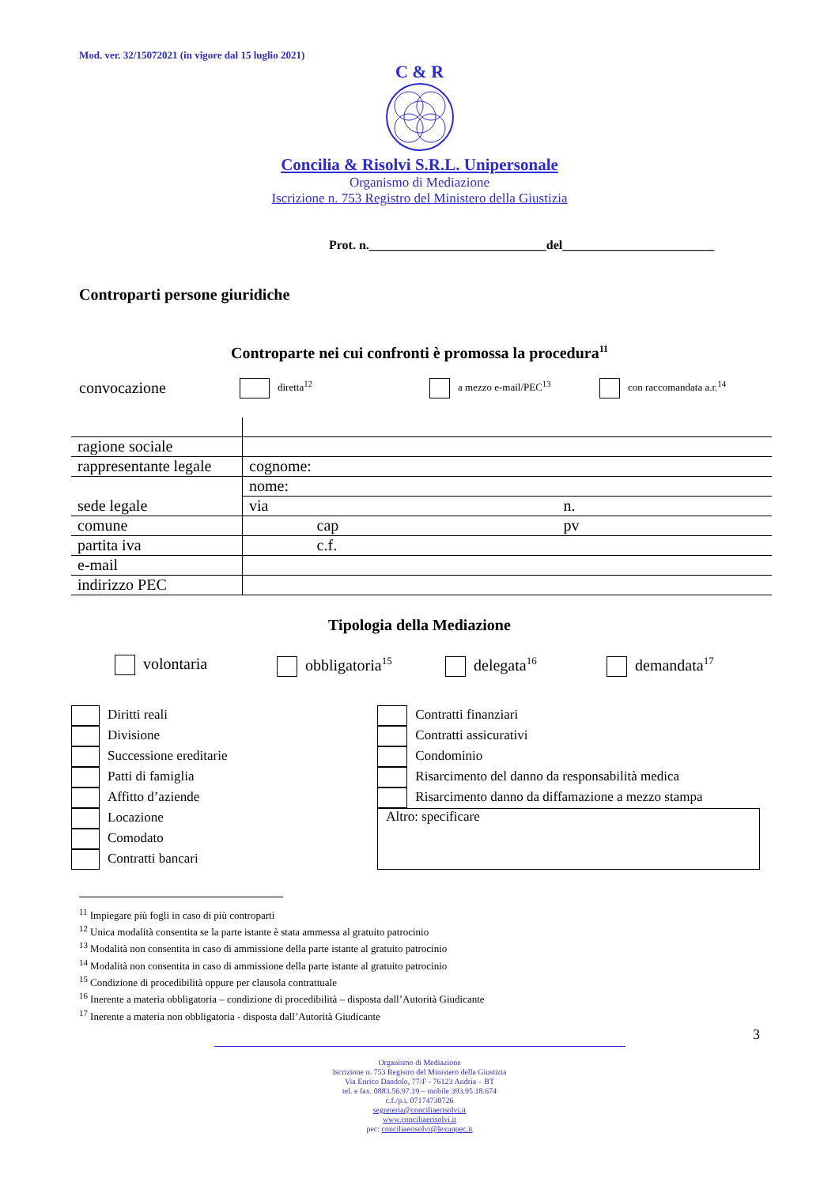Mod. ver. 32/15072021 (in vigore dal 15 luglio 2021)
C & R
Concilia & Risolvi S.R.L. Unipersonale
Organismo di Mediazione
Iscrizione n. 753 Registro del Ministero della Giustizia
Prot. n.____________________________del________________________
Controparti persone giuridiche
Controparte nei cui confronti è promossa la procedura<sup>11</sup>
convocazione
diretta<sup>12</sup> a mezzo e-mail/PEC<sup>13</sup> con raccomandata a.r.<sup>14</sup>
| ragione sociale | | | | | |
| rappresentante legale | cognome: | | | | |
| | nome: | | | | |
| sede legale | via | | | n. | |
| comune | | cap | | pv | |
| partita iva | | c.f. | | | |
| e-mail | | | | | |
| indirizzo PEC | | | | | |
Tipologia della Mediazione
volontaria obbligatoria<sup>15</sup>
delegata<sup>16</sup>
demandata<sup>17</sup>
Diritti reali
Divisione
Successione ereditarie
Patti di famiglia
Affitto d’aziende
Locazione
Comodato
Contratti bancari
Contratti finanziari
Contratti assicurativi
Condominio
Risarcimento del danno da responsabilità medica
Risarcimento danno da diffamazione a mezzo stampa
Altro: specificare
<sup>11</sup> Impiegare più fogli in caso di più controparti
<sup>12</sup> Unica modalità consentita se la parte istante è stata ammessa al gratuito patrocinio
<sup>13</sup> Modalità non consentita in caso di ammissione della parte istante al gratuito patrocinio
<sup>14</sup> Modalità non consentita in caso di ammissione della parte istante al gratuito patrocinio
<sup>15</sup> Condizione di procedibilità oppure per clausola contrattuale
<sup>16</sup> Inerente a materia obbligatoria – condizione di procedibilità – disposta dall’Autorità Giudicante
<sup>17</sup> Inerente a materia non obbligatoria - disposta dall’Autorità Giudicante
3
Organismo di Mediazione
Iscrizione n. 753 Registro del Ministero della Giustizia
Via Enrico Dandolo, 77/F - 76123 Andria – BT
tel. e fax. 0883.56.97.19 – mobile 393.95.18.674
c.f./p.i. 07174730726
segreteria@conciliaerisolvi.it
www.conciliaerisolvi.it
pec: conciliaerisolvi@lexunpec.it